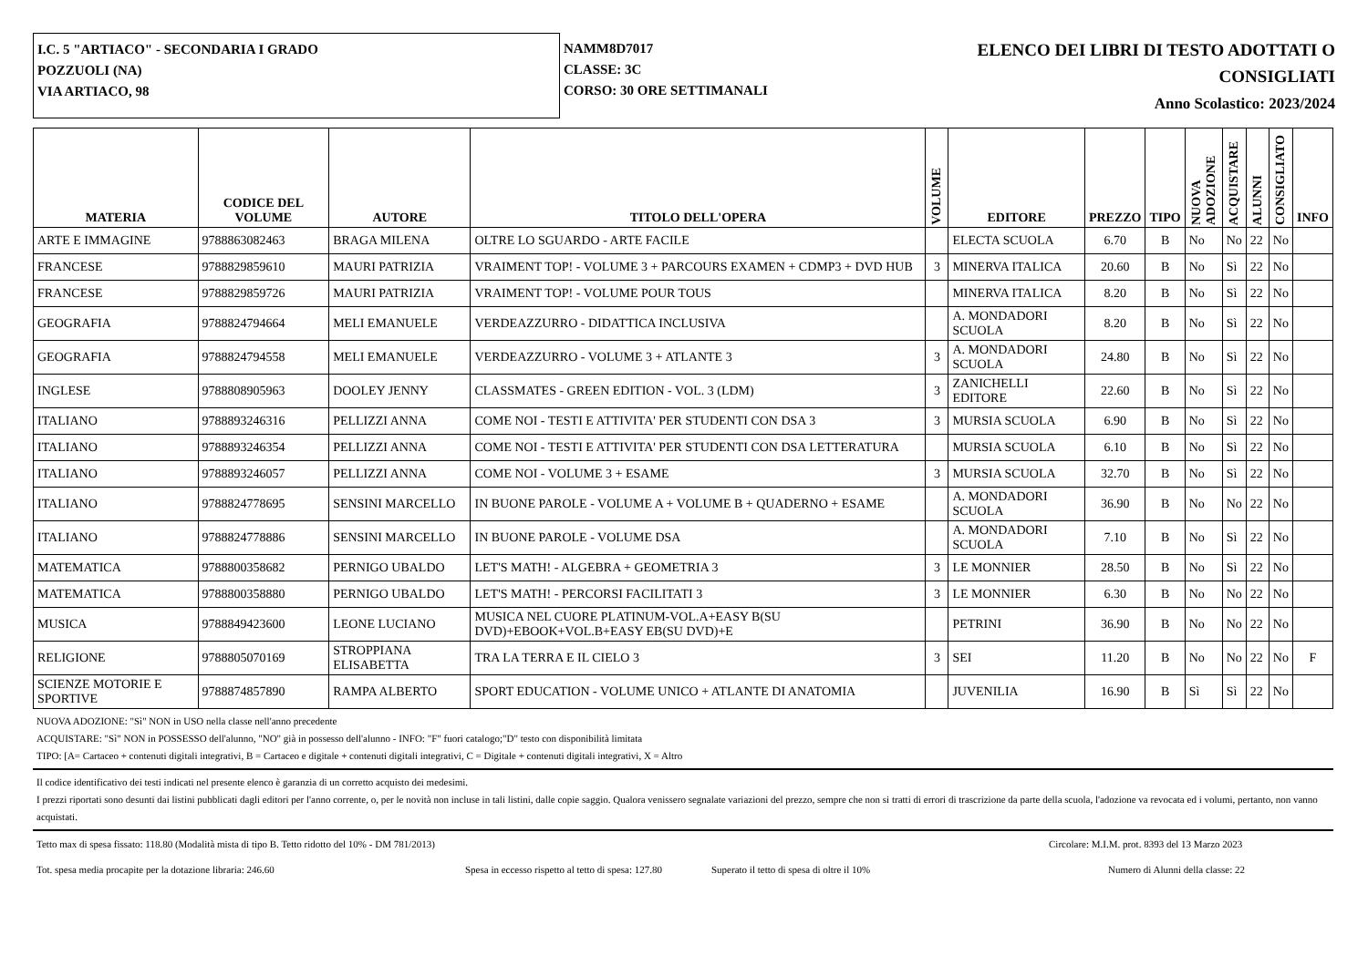I.C. 5 "ARTIACO" - SECONDARIA I GRADO
POZZUOLI (NA)
VIA ARTIACO, 98
NAMM8D7017
CLASSE: 3C
CORSO: 30 ORE SETTIMANALI
ELENCO DEI LIBRI DI TESTO ADOTTATI O
CONSIGLIATI
Anno Scolastico: 2023/2024
| MATERIA | CODICE DEL VOLUME | AUTORE | TITOLO DELL'OPERA | VOLUME | EDITORE | PREZZO | TIPO | NUOVA ADOZIONE | ACQUISTARE | ALUNNI | CONSIGLIATO | INFO |
| --- | --- | --- | --- | --- | --- | --- | --- | --- | --- | --- | --- | --- |
| ARTE E IMMAGINE | 9788863082463 | BRAGA MILENA | OLTRE LO SGUARDO - ARTE FACILE | | ELECTA SCUOLA | 6.70 | B | No | No | 22 | No | |
| FRANCESE | 9788829859610 | MAURI PATRIZIA | VRAIMENT TOP! - VOLUME 3 + PARCOURS EXAMEN + CDMP3 + DVD HUB | 3 | MINERVA ITALICA | 20.60 | B | No | Sì | 22 | No | |
| FRANCESE | 9788829859726 | MAURI PATRIZIA | VRAIMENT TOP! - VOLUME POUR TOUS | | MINERVA ITALICA | 8.20 | B | No | Sì | 22 | No | |
| GEOGRAFIA | 9788824794664 | MELI EMANUELE | VERDEAZZURRO - DIDATTICA INCLUSIVA | | A. MONDADORI SCUOLA | 8.20 | B | No | Sì | 22 | No | |
| GEOGRAFIA | 9788824794558 | MELI EMANUELE | VERDEAZZURRO - VOLUME 3 + ATLANTE 3 | 3 | A. MONDADORI SCUOLA | 24.80 | B | No | Sì | 22 | No | |
| INGLESE | 9788808905963 | DOOLEY JENNY | CLASSMATES - GREEN EDITION - VOL. 3 (LDM) | 3 | ZANICHELLI EDITORE | 22.60 | B | No | Sì | 22 | No | |
| ITALIANO | 9788893246316 | PELLIZZI ANNA | COME NOI - TESTI E ATTIVITA' PER STUDENTI CON DSA 3 | 3 | MURSIA SCUOLA | 6.90 | B | No | Sì | 22 | No | |
| ITALIANO | 9788893246354 | PELLIZZI ANNA | COME NOI - TESTI E ATTIVITA' PER STUDENTI CON DSA LETTERATURA | | MURSIA SCUOLA | 6.10 | B | No | Sì | 22 | No | |
| ITALIANO | 9788893246057 | PELLIZZI ANNA | COME NOI - VOLUME 3 + ESAME | 3 | MURSIA SCUOLA | 32.70 | B | No | Sì | 22 | No | |
| ITALIANO | 9788824778695 | SENSINI MARCELLO | IN BUONE PAROLE - VOLUME A + VOLUME B + QUADERNO + ESAME | | A. MONDADORI SCUOLA | 36.90 | B | No | No | 22 | No | |
| ITALIANO | 9788824778886 | SENSINI MARCELLO | IN BUONE PAROLE - VOLUME DSA | | A. MONDADORI SCUOLA | 7.10 | B | No | Sì | 22 | No | |
| MATEMATICA | 9788800358682 | PERNIGO UBALDO | LET'S MATH! - ALGEBRA + GEOMETRIA 3 | 3 | LE MONNIER | 28.50 | B | No | Sì | 22 | No | |
| MATEMATICA | 9788800358880 | PERNIGO UBALDO | LET'S MATH! - PERCORSI FACILITATI 3 | 3 | LE MONNIER | 6.30 | B | No | No | 22 | No | |
| MUSICA | 9788849423600 | LEONE LUCIANO | MUSICA NEL CUORE PLATINUM-VOL.A+EASY B(SU DVD)+EBOOK+VOL.B+EASY EB(SU DVD)+E | | PETRINI | 36.90 | B | No | No | 22 | No | |
| RELIGIONE | 9788805070169 | STROPPIANA ELISABETTA | TRA LA TERRA E IL CIELO 3 | 3 | SEI | 11.20 | B | No | No | 22 | No | F |
| SCIENZE MOTORIE E SPORTIVE | 9788874857890 | RAMPA ALBERTO | SPORT EDUCATION - VOLUME UNICO + ATLANTE DI ANATOMIA | | JUVENILIA | 16.90 | B | Sì | Sì | 22 | No | |
NUOVA ADOZIONE: "Sì" NON in USO nella classe nell'anno precedente
ACQUISTARE: "Sì" NON in POSSESSO dell'alunno, "NO" già in possesso dell'alunno - INFO: "F" fuori catalogo;"D" testo con disponibilità limitata
TIPO: [A= Cartaceo + contenuti digitali integrativi, B = Cartaceo e digitale + contenuti digitali integrativi, C = Digitale + contenuti digitali integrativi, X = Altro
Il codice identificativo dei testi indicati nel presente elenco è garanzia di un corretto acquisto dei medesimi.
I prezzi riportati sono desunti dai listini pubblicati dagli editori per l'anno corrente, o, per le novità non incluse in tali listini, dalle copie saggio. Qualora venissero segnalate variazioni del prezzo, sempre che non si tratti di errori di trascrizione da parte della scuola, l'adozione va revocata ed i volumi, pertanto, non vanno acquistati.
Tetto max di spesa fissato: 118.80 (Modalità mista di tipo B. Tetto ridotto del 10% - DM 781/2013) Circolare: M.I.M. prot. 8393 del 13 Marzo 2023
Tot. spesa media procapite per la dotazione libraria: 246.60 Spesa in eccesso rispetto al tetto di spesa: 127.80 Superato il tetto di spesa di oltre il 10% Numero di Alunni della classe: 22